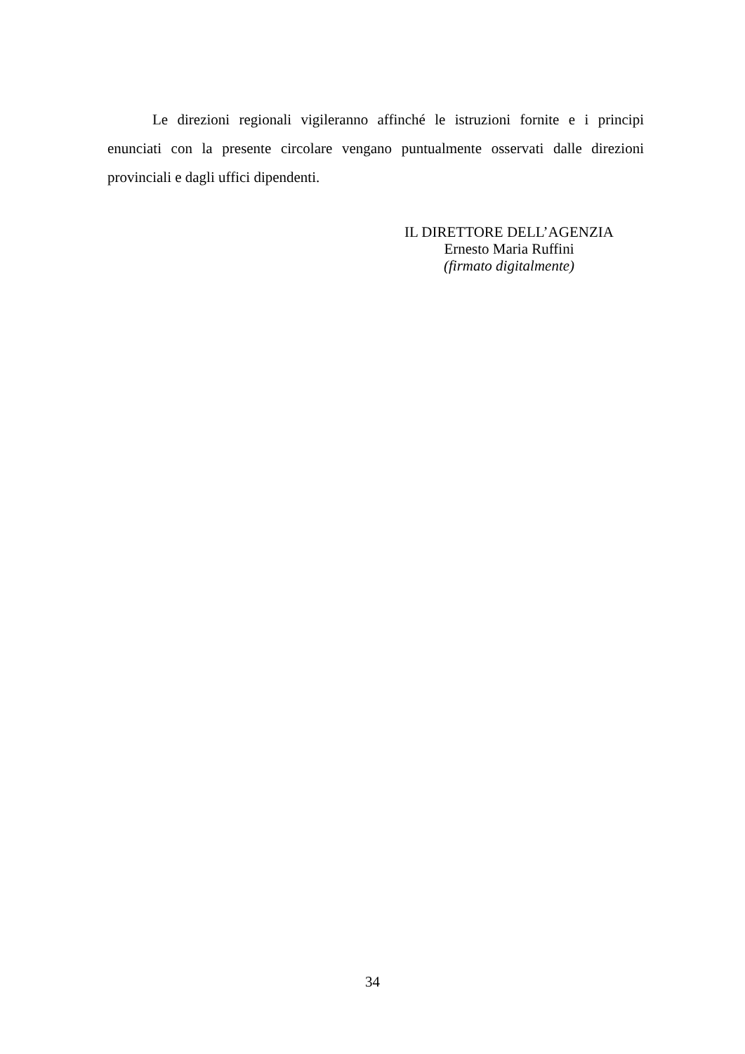Le direzioni regionali vigileranno affinché le istruzioni fornite e i principi enunciati con la presente circolare vengano puntualmente osservati dalle direzioni provinciali e dagli uffici dipendenti.
IL DIRETTORE DELL’AGENZIA
Ernesto Maria Ruffini
(firmato digitalmente)
34